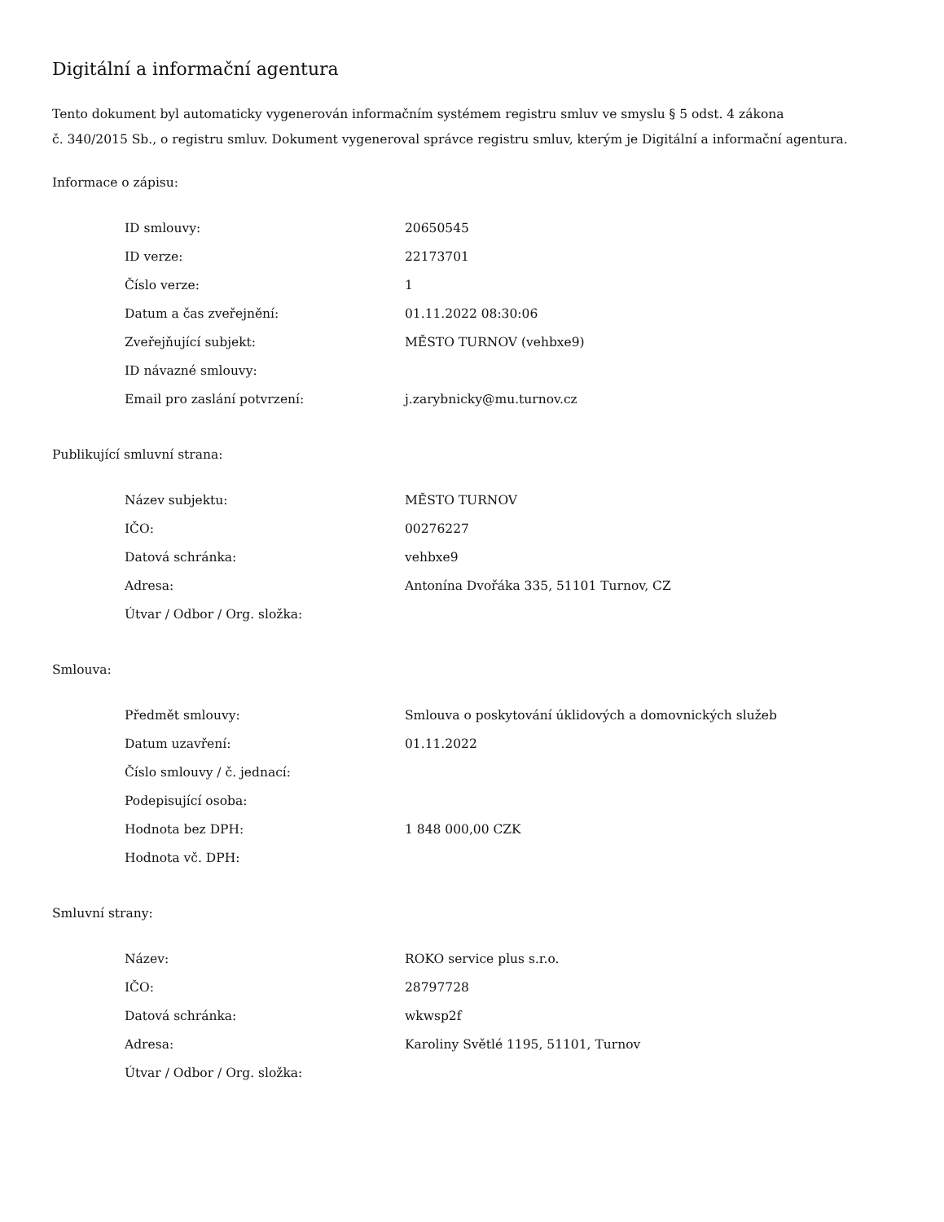Digitální a informační agentura
Tento dokument byl automaticky vygenerován informačním systémem registru smluv ve smyslu § 5 odst. 4 zákona
č. 340/2015 Sb., o registru smluv. Dokument vygeneroval správce registru smluv, kterým je Digitální a informační agentura.
Informace o zápisu:
| ID smlouvy: | 20650545 |
| ID verze: | 22173701 |
| Číslo verze: | 1 |
| Datum a čas zveřejnění: | 01.11.2022 08:30:06 |
| Zveřejňující subjekt: | MĚSTO TURNOV (vehbxe9) |
| ID návazné smlouvy: | |
| Email pro zaslání potvrzení: | j.zarybnicky@mu.turnov.cz |
Publikující smluvní strana:
| Název subjektu: | MĚSTO TURNOV |
| IČO: | 00276227 |
| Datová schránka: | vehbxe9 |
| Adresa: | Antonína Dvořáka 335, 51101 Turnov, CZ |
| Útvar / Odbor / Org. složka: | |
Smlouva:
| Předmět smlouvy: | Smlouva o poskytování úklidových a domovnických služeb |
| Datum uzavření: | 01.11.2022 |
| Číslo smlouvy / č. jednací: | |
| Podepisující osoba: | |
| Hodnota bez DPH: | 1 848 000,00 CZK |
| Hodnota vč. DPH: | |
Smluvní strany:
| Název: | ROKO service plus s.r.o. |
| IČO: | 28797728 |
| Datová schránka: | wkwsp2f |
| Adresa: | Karoliny Světlé 1195, 51101, Turnov |
| Útvar / Odbor / Org. složka: | |